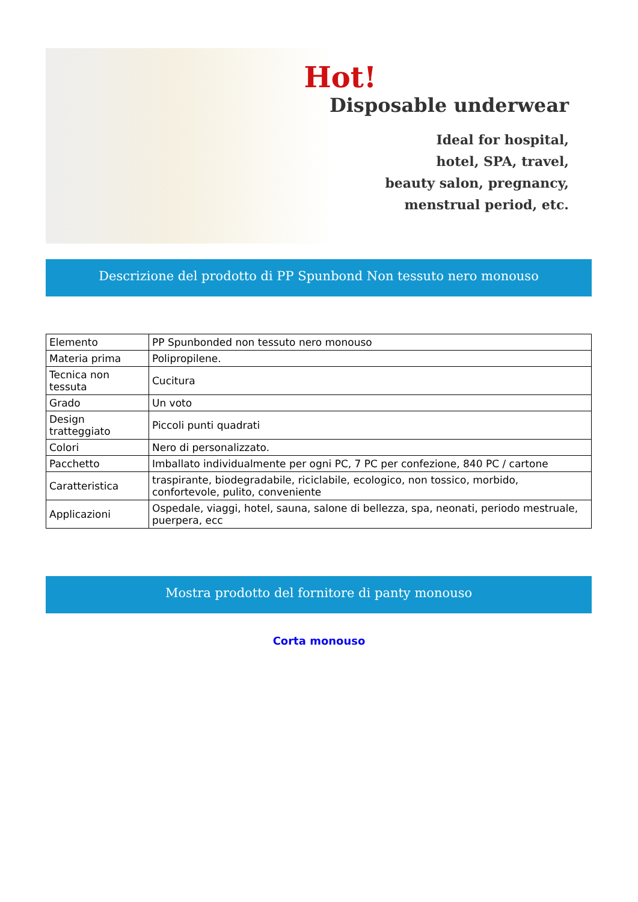Hot!
Disposable underwear
Ideal for hospital,
hotel, SPA, travel,
beauty salon, pregnancy,
menstrual period, etc.
Descrizione del prodotto di PP Spunbond Non tessuto nero monouso
| Elemento | PP Spunbonded non tessuto nero monouso |
| Materia prima | Polipropilene. |
| Tecnica non tessuta | Cucitura |
| Grado | Un voto |
| Design tratteggiato | Piccoli punti quadrati |
| Colori | Nero di personalizzato. |
| Pacchetto | Imballato individualmente per ogni PC, 7 PC per confezione, 840 PC / cartone |
| Caratteristica | traspirante, biodegradabile, riciclabile, ecologico, non tossico, morbido, confortevole, pulito, conveniente |
| Applicazioni | Ospedale, viaggi, hotel, sauna, salone di bellezza, spa, neonati, periodo mestruale, puerpera, ecc |
Mostra prodotto del fornitore di panty monouso
Corta monouso